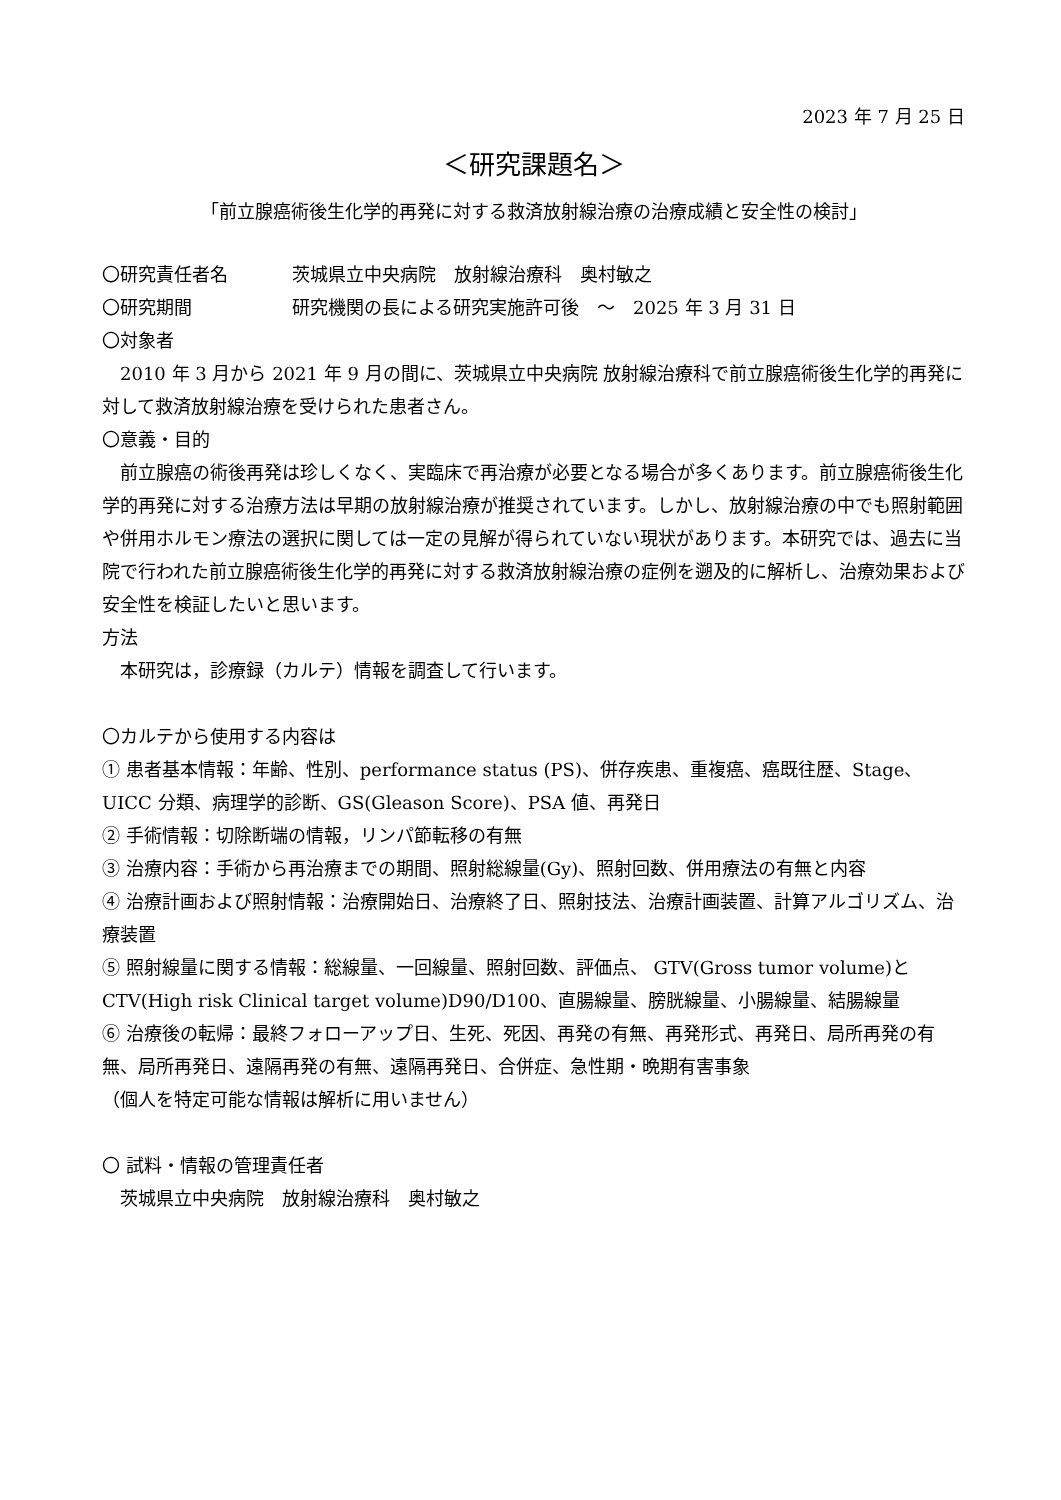2023 年 7 月 25 日
＜研究課題名＞
「前立腺癌術後生化学的再発に対する救済放射線治療の治療成績と安全性の検討」
〇研究責任者名 茨城県立中央病院　放射線治療科　奥村敏之
〇研究期間 研究機関の長による研究実施許可後　～　2025 年 3 月 31 日
〇対象者
　2010 年 3 月から 2021 年 9 月の間に、茨城県立中央病院 放射線治療科で前立腺癌術後生化学的再発に対して救済放射線治療を受けられた患者さん。
〇意義・目的
　前立腺癌の術後再発は珍しくなく、実臨床で再治療が必要となる場合が多くあります。前立腺癌術後生化学的再発に対する治療方法は早期の放射線治療が推奨されています。しかし、放射線治療の中でも照射範囲や併用ホルモン療法の選択に関しては一定の見解が得られていない現状があります。本研究では、過去に当院で行われた前立腺癌術後生化学的再発に対する救済放射線治療の症例を遡及的に解析し、治療効果および安全性を検証したいと思います。
方法
　本研究は，診療録（カルテ）情報を調査して行います。
〇カルテから使用する内容は
① 患者基本情報：年齢、性別、performance status (PS)、併存疾患、重複癌、癌既往歴、Stage、UICC 分類、病理学的診断、GS(Gleason Score)、PSA 値、再発日
② 手術情報：切除断端の情報，リンパ節転移の有無
③ 治療内容：手術から再治療までの期間、照射総線量(Gy)、照射回数、併用療法の有無と内容
④ 治療計画および照射情報：治療開始日、治療終了日、照射技法、治療計画装置、計算アルゴリズム、治療装置
⑤ 照射線量に関する情報：総線量、一回線量、照射回数、評価点、 GTV(Gross tumor volume)と CTV(High risk Clinical target volume)D90/D100、直腸線量、膀胱線量、小腸線量、結腸線量
⑥ 治療後の転帰：最終フォローアップ日、生死、死因、再発の有無、再発形式、再発日、局所再発の有無、局所再発日、遠隔再発の有無、遠隔再発日、合併症、急性期・晩期有害事象
（個人を特定可能な情報は解析に用いません）
〇 試料・情報の管理責任者
　茨城県立中央病院　放射線治療科　奥村敏之